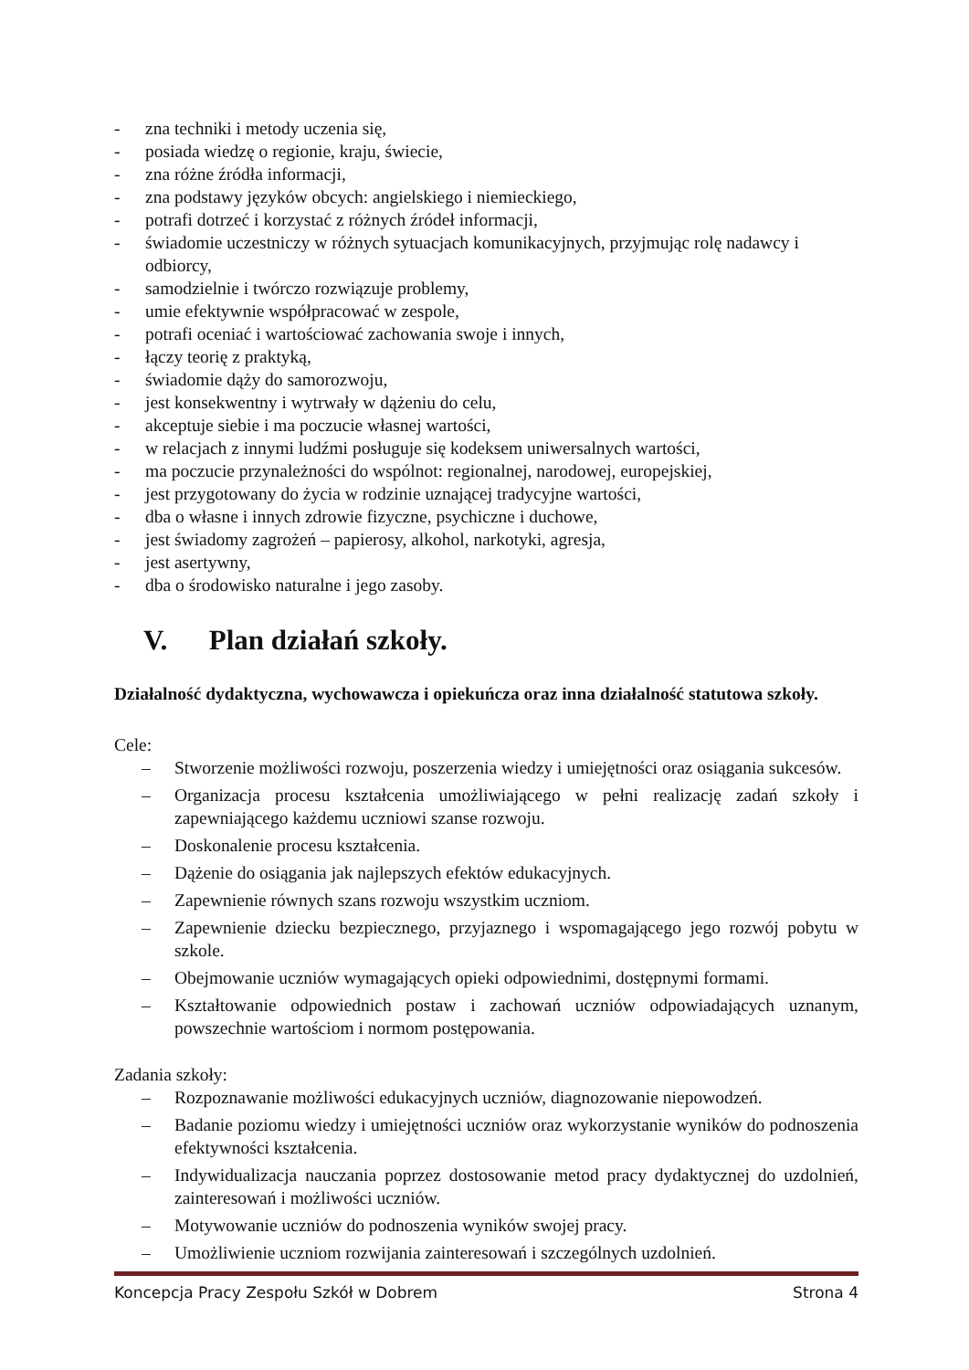- zna techniki i metody uczenia się,
- posiada wiedzę o regionie, kraju, świecie,
- zna różne źródła informacji,
- zna podstawy języków obcych: angielskiego i niemieckiego,
- potrafi dotrzeć i korzystać z różnych źródeł informacji,
- świadomie uczestniczy w różnych sytuacjach komunikacyjnych, przyjmując rolę nadawcy i odbiorcy,
- samodzielnie i twórczo rozwiązuje problemy,
- umie efektywnie współpracować w zespole,
- potrafi oceniać i wartościować zachowania swoje i innych,
- łączy teorię z praktyką,
- świadomie dąży do samorozwoju,
- jest konsekwentny i wytrwały w dążeniu do celu,
- akceptuje siebie i ma poczucie własnej wartości,
- w relacjach z innymi ludźmi posługuje się kodeksem uniwersalnych wartości,
- ma poczucie przynależności do wspólnot: regionalnej, narodowej, europejskiej,
- jest przygotowany do życia w rodzinie uznającej tradycyjne wartości,
- dba o własne i innych zdrowie fizyczne, psychiczne i duchowe,
- jest świadomy zagrożeń – papierosy, alkohol, narkotyki, agresja,
- jest asertywny,
- dba o środowisko naturalne i jego zasoby.
V. Plan działań szkoły.
Działalność dydaktyczna, wychowawcza i opiekuńcza oraz inna działalność statutowa szkoły.
Cele:
– Stworzenie możliwości rozwoju, poszerzenia wiedzy i umiejętności oraz osiągania sukcesów.
– Organizacja procesu kształcenia umożliwiającego w pełni realizację zadań szkoły i zapewniającego każdemu uczniowi szanse rozwoju.
– Doskonalenie procesu kształcenia.
– Dążenie do osiągania jak najlepszych efektów edukacyjnych.
– Zapewnienie równych szans rozwoju wszystkim uczniom.
– Zapewnienie dziecku bezpiecznego, przyjaznego i wspomagającego jego rozwój pobytu w szkole.
– Obejmowanie uczniów wymagających opieki odpowiednimi, dostępnymi formami.
– Kształtowanie odpowiednich postaw i zachowań uczniów odpowiadających uznanym, powszechnie wartościom i normom postępowania.
Zadania szkoły:
– Rozpoznawanie możliwości edukacyjnych uczniów, diagnozowanie niepowodzeń.
– Badanie poziomu wiedzy i umiejętności uczniów oraz wykorzystanie wyników do podnoszenia efektywności kształcenia.
– Indywidualizacja nauczania poprzez dostosowanie metod pracy dydaktycznej do uzdolnień, zainteresowań i możliwości uczniów.
– Motywowanie uczniów do podnoszenia wyników swojej pracy.
– Umożliwienie uczniom rozwijania zainteresowań i szczególnych uzdolnień.
Koncepcja Pracy Zespołu Szkół w Dobrem Strona 4